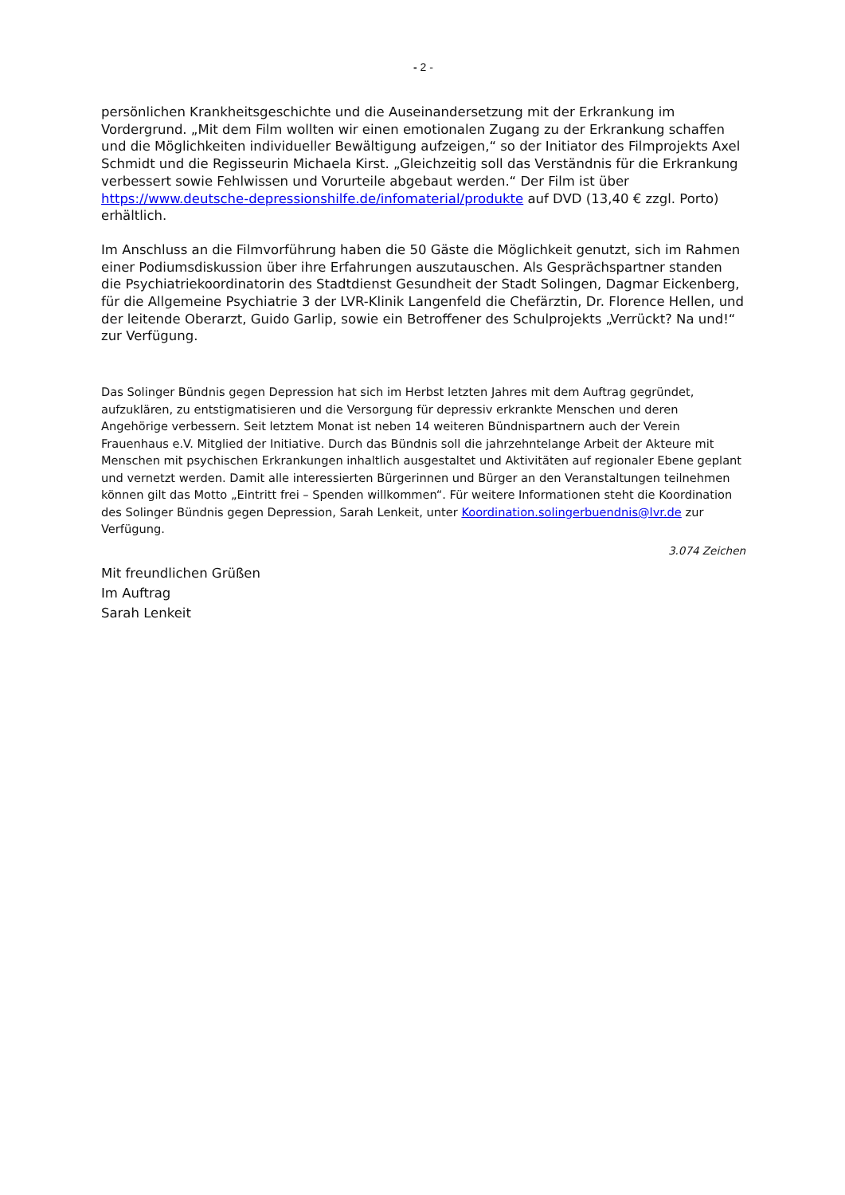- 2 -
persönlichen Krankheitsgeschichte und die Auseinandersetzung mit der Erkrankung im Vordergrund. „Mit dem Film wollten wir einen emotionalen Zugang zu der Erkrankung schaffen und die Möglichkeiten individueller Bewältigung aufzeigen,“ so der Initiator des Filmprojekts Axel Schmidt und die Regisseurin Michaela Kirst. „Gleichzeitig soll das Verständnis für die Erkrankung verbessert sowie Fehlwissen und Vorurteile abgebaut werden.“ Der Film ist über https://www.deutsche-depressionshilfe.de/infomaterial/produkte auf DVD (13,40 € zzgl. Porto) erhältlich.
Im Anschluss an die Filmvorführung haben die 50 Gäste die Möglichkeit genutzt, sich im Rahmen einer Podiumsdiskussion über ihre Erfahrungen auszutauschen. Als Gesprächspartner standen die Psychiatriekoordinatorin des Stadtdienst Gesundheit der Stadt Solingen, Dagmar Eickenberg, für die Allgemeine Psychiatrie 3 der LVR-Klinik Langenfeld die Chefärztin, Dr. Florence Hellen, und der leitende Oberarzt, Guido Garlip, sowie ein Betroffener des Schulprojekts „Verrückt? Na und!“ zur Verfügung.
Das Solinger Bündnis gegen Depression hat sich im Herbst letzten Jahres mit dem Auftrag gegründet, aufzuklären, zu entstigmatisieren und die Versorgung für depressiv erkrankte Menschen und deren Angehörige verbessern. Seit letztem Monat ist neben 14 weiteren Bündnispartnern auch der Verein Frauenhaus e.V. Mitglied der Initiative. Durch das Bündnis soll die jahrzehntelange Arbeit der Akteure mit Menschen mit psychischen Erkrankungen inhaltlich ausgestaltet und Aktivitäten auf regionaler Ebene geplant und vernetzt werden. Damit alle interessierten Bürgerinnen und Bürger an den Veranstaltungen teilnehmen können gilt das Motto „Eintritt frei – Spenden willkommen“. Für weitere Informationen steht die Koordination des Solinger Bündnis gegen Depression, Sarah Lenkeit, unter Koordination.solingerbuendnis@lvr.de zur Verfügung.
3.074 Zeichen
Mit freundlichen Grüßen
Im Auftrag
Sarah Lenkeit